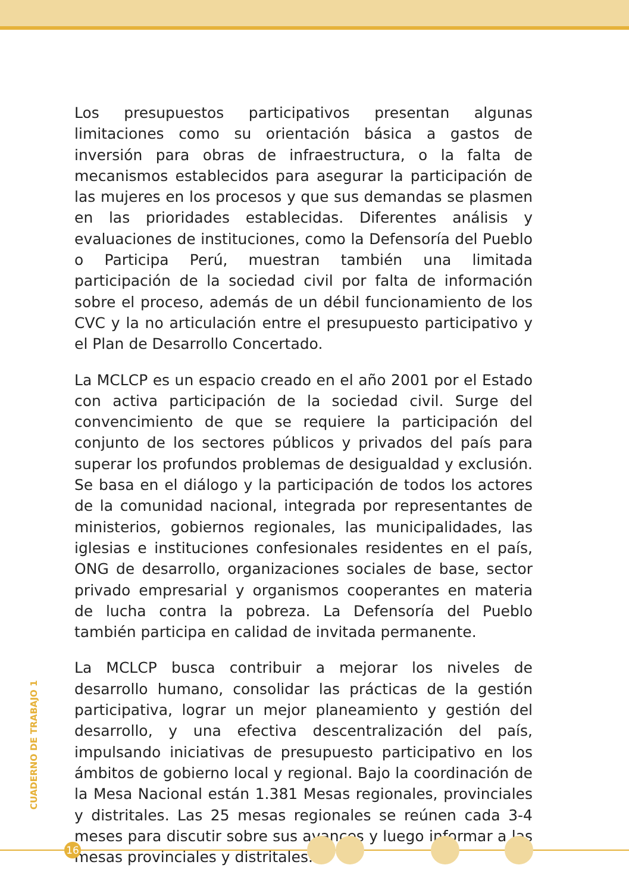Los presupuestos participativos presentan algunas limitaciones como su orientación básica a gastos de inversión para obras de infraestructura, o la falta de mecanismos establecidos para asegurar la participación de las mujeres en los procesos y que sus demandas se plasmen en las prioridades establecidas. Diferentes análisis y evaluaciones de instituciones, como la Defensoría del Pueblo o Participa Perú, muestran también una limitada participación de la sociedad civil por falta de información sobre el proceso, además de un débil funcionamiento de los CVC y la no articulación entre el presupuesto participativo y el Plan de Desarrollo Concertado.
La MCLCP es un espacio creado en el año 2001 por el Estado con activa participación de la sociedad civil. Surge del convencimiento de que se requiere la participación del conjunto de los sectores públicos y privados del país para superar los profundos problemas de desigualdad y exclusión. Se basa en el diálogo y la participación de todos los actores de la comunidad nacional, integrada por representantes de ministerios, gobiernos regionales, las municipalidades, las iglesias e instituciones confesionales residentes en el país, ONG de desarrollo, organizaciones sociales de base, sector privado empresarial y organismos cooperantes en materia de lucha contra la pobreza. La Defensoría del Pueblo también participa en calidad de invitada permanente.
La MCLCP busca contribuir a mejorar los niveles de desarrollo humano, consolidar las prácticas de la gestión participativa, lograr un mejor planeamiento y gestión del desarrollo, y una efectiva descentralización del país, impulsando iniciativas de presupuesto participativo en los ámbitos de gobierno local y regional. Bajo la coordinación de la Mesa Nacional están 1.381 Mesas regionales, provinciales y distritales. Las 25 mesas regionales se reúnen cada 3-4 meses para discutir sobre sus avances y luego informar a las mesas provinciales y distritales.
CUADERNO DE TRABAJO 1
16